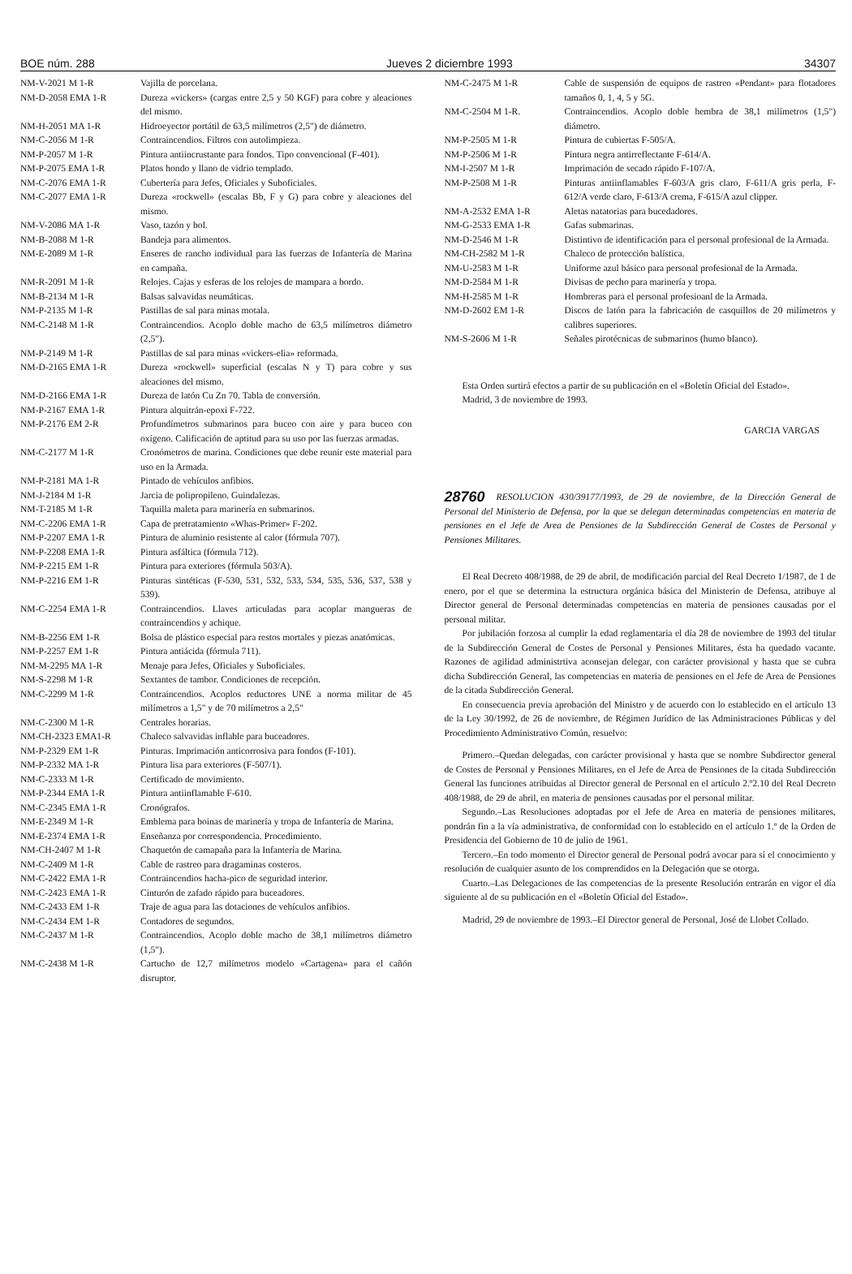BOE núm. 288 Jueves 2 diciembre 1993 34307
| NM-V-2021 M 1-R | Vajilla de porcelana. |
| NM-D-2058 EMA 1-R | Dureza «vickers» (cargas entre 2,5 y 50 KGF) para cobre y aleaciones del mismo. |
| NM-H-2051 MA 1-R | Hidroeyector portátil de 63,5 milímetros (2,5") de diámetro. |
| NM-C-2056 M 1-R | Contraincendios. Filtros con autolimpieza. |
| NM-P-2057 M 1-R | Pintura antiincrustante para fondos. Tipo convencional (F-401). |
| NM-P-2075 EMA 1-R | Platos hondo y llano de vidrio templado. |
| NM-C-2076 EMA 1-R | Cubertería para Jefes, Oficiales y Suboficiales. |
| NM-C-2077 EMA 1-R | Dureza «rockwell» (escalas Bb, F y G) para cobre y aleaciones del mismo. |
| NM-V-2086 MA 1-R | Vaso, tazón y bol. |
| NM-B-2088 M 1-R | Bandeja para alimentos. |
| NM-E-2089 M 1-R | Enseres de rancho individual para las fuerzas de Infantería de Marina en campaña. |
| NM-R-2091 M 1-R | Relojes. Cajas y esferas de los relojes de mampara a bordo. |
| NM-B-2134 M 1-R | Balsas salvavidas neumáticas. |
| NM-P-2135 M 1-R | Pastillas de sal para minas motala. |
| NM-C-2148 M 1-R | Contraincendios. Acoplo doble macho de 63,5 milímetros diámetro (2,5"). |
| NM-P-2149 M 1-R | Pastillas de sal para minas «vickers-elia» reformada. |
| NM-D-2165 EMA 1-R | Dureza «rockwell» superficial (escalas N y T) para cobre y sus aleaciones del mismo. |
| NM-D-2166 EMA 1-R | Dureza de latón Cu Zn 70. Tabla de conversión. |
| NM-P-2167 EMA 1-R | Pintura alquitrán-epoxi F-722. |
| NM-P-2176 EM 2-R | Profundímetros submarinos para buceo con aire y para buceo con oxígeno. Calificación de aptitud para su uso por las fuerzas armadas. |
| NM-C-2177 M 1-R | Cronómetros de marina. Condiciones que debe reunir este material para uso en la Armada. |
| NM-P-2181 MA 1-R | Pintado de vehículos anfibios. |
| NM-J-2184 M 1-R | Jarcia de polipropileno. Guindalezas. |
| NM-T-2185 M 1-R | Taquilla maleta para marinería en submarinos. |
| NM-C-2206 EMA 1-R | Capa de pretratamiento «Whas-Primer» F-202. |
| NM-P-2207 EMA 1-R | Pintura de aluminio resistente al calor (fórmula 707). |
| NM-P-2208 EMA 1-R | Pintura asfáltica (fórmula 712). |
| NM-P-2215 EM 1-R | Pintura para exteriores (fórmula 503/A). |
| NM-P-2216 EM 1-R | Pinturas sintéticas (F-530, 531, 532, 533, 534, 535, 536, 537, 538 y 539). |
| NM-C-2254 EMA 1-R | Contraincendios. Llaves articuladas para acoplar mangueras de contraincendios y achique. |
| NM-B-2256 EM 1-R | Bolsa de plástico especial para restos mortales y piezas anatómicas. |
| NM-P-2257 EM 1-R | Pintura antiácida (fórmula 711). |
| NM-M-2295 MA 1-R | Menaje para Jefes, Oficiales y Suboficiales. |
| NM-S-2298 M 1-R | Sextantes de tambor. Condiciones de recepción. |
| NM-C-2299 M 1-R | Contraincendios. Acoplos reductores UNE a norma militar de 45 milímetros a 1,5" y de 70 milímetros a 2,5" |
| NM-C-2300 M 1-R | Centrales horarias. |
| NM-CH-2323 EMA1-R | Chaleco salvavidas inflable para buceadores. |
| NM-P-2329 EM 1-R | Pinturas. Imprimación anticorrosiva para fondos (F-101). |
| NM-P-2332 MA 1-R | Pintura lisa para exteriores (F-507/1). |
| NM-C-2333 M 1-R | Certificado de movimiento. |
| NM-P-2344 EMA 1-R | Pintura antiinflamable F-610. |
| NM-C-2345 EMA 1-R | Cronógrafos. |
| NM-E-2349 M 1-R | Emblema para boinas de marinería y tropa de Infantería de Marina. |
| NM-E-2374 EMA 1-R | Enseñanza por correspondencia. Procedimiento. |
| NM-CH-2407 M 1-R | Chaquetón de camapaña para la Infantería de Marina. |
| NM-C-2409 M 1-R | Cable de rastreo para dragaminas costeros. |
| NM-C-2422 EMA 1-R | Contraincendios hacha-pico de seguridad interior. |
| NM-C-2423 EMA 1-R | Cinturón de zafado rápido para buceadores. |
| NM-C-2433 EM 1-R | Traje de agua para las dotaciones de vehículos anfibios. |
| NM-C-2434 EM 1-R | Contadores de segundos. |
| NM-C-2437 M 1-R | Contraincendios. Acoplo doble macho de 38,1 milímetros diámetro (1,5"). |
| NM-C-2438 M 1-R | Cartucho de 12,7 milímetros modelo «Cartagena» para el cañón disruptor. |
| NM-C-2475 M 1-R | Cable de suspensión de equipos de rastreo «Pendant» para flotadores tamaños 0, 1, 4, 5 y 5G. |
| NM-C-2504 M 1-R. | Contraincendios. Acoplo doble hembra de 38,1 milímetros (1,5") diámetro. |
| NM-P-2505 M 1-R | Pintura de cubiertas F-505/A. |
| NM-P-2506 M 1-R | Pintura negra antirreflectante F-614/A. |
| NM-I-2507 M 1-R | Imprimación de secado rápido F-107/A. |
| NM-P-2508 M 1-R | Pinturas antiinflamables F-603/A gris claro, F-611/A gris perla, F-612/A verde claro, F-613/A crema, F-615/A azul clipper. |
| NM-A-2532 EMA 1-R | Aletas natatorias para bucedadores. |
| NM-G-2533 EMA 1-R | Gafas submarinas. |
| NM-D-2546 M 1-R | Distintivo de identificación para el personal profesional de la Armada. |
| NM-CH-2582 M 1-R | Chaleco de protección balística. |
| NM-U-2583 M 1-R | Uniforme azul básico para personal profesional de la Armada. |
| NM-D-2584 M 1-R | Divisas de pecho para marinería y tropa. |
| NM-H-2585 M 1-R | Hombreras para el personal profesioanl de la Armada. |
| NM-D-2602 EM 1-R | Discos de latón para la fabricación de casquillos de 20 milímetros y calibres superiores. |
| NM-S-2606 M 1-R | Señales pirotécnicas de submarinos (humo blanco). |
Esta Orden surtirá efectos a partir de su publicación en el «Boletín Oficial del Estado».
Madrid, 3 de noviembre de 1993.
GARCIA VARGAS
28760 RESOLUCION 430/39177/1993, de 29 de noviembre, de la Dirección General de Personal del Ministerio de Defensa, por la que se delegan determinadas competencias en materia de pensiones en el Jefe de Area de Pensiones de la Subdirección General de Costes de Personal y Pensiones Militares.
El Real Decreto 408/1988, de 29 de abril, de modificación parcial del Real Decreto 1/1987, de 1 de enero, por el que se determina la estructura orgánica básica del Ministerio de Defensa, atribuye al Director general de Personal determinadas competencias en materia de pensiones causadas por el personal militar.
Por jubilación forzosa al cumplir la edad reglamentaria el día 28 de noviembre de 1993 del titular de la Subdirección General de Costes de Personal y Pensiones Militares, ésta ha quedado vacante. Razones de agilidad administrtiva aconsejan delegar, con carácter provisional y hasta que se cubra dicha Subdirección General, las competencias en materia de pensiones en el Jefe de Area de Pensiones de la citada Subdirección General.
En consecuencia previa aprobación del Ministro y de acuerdo con lo establecido en el artículo 13 de la Ley 30/1992, de 26 de noviembre, de Régimen Jurídico de las Administraciones Públicas y del Procedimiento Administrativo Común, resuelvo:
Primero.–Quedan delegadas, con carácter provisional y hasta que se nombre Subdirector general de Costes de Personal y Pensiones Militares, en el Jefe de Area de Pensiones de la citada Subdirección General las funciones atribuidas al Director general de Personal en el artículo 2.º2.10 del Real Decreto 408/1988, de 29 de abril, en materia de pensiones causadas por el personal militar.
Segundo.–Las Resoluciones adoptadas por el Jefe de Area en materia de pensiones militares, pondrán fin a la vía administrativa, de conformidad con lo establecido en el artículo 1.º de la Orden de Presidencia del Gobierno de 10 de julio de 1961.
Tercero.–En todo momento el Director general de Personal podrá avocar para sí el conocimiento y resolución de cualquier asunto de los comprendidos en la Delegación que se otorga.
Cuarto.–Las Delegaciones de las competencias de la presente Resolución entrarán en vigor el día siguiente al de su publicación en el «Boletín Oficial del Estado».
Madrid, 29 de noviembre de 1993.–El Director general de Personal, José de Llobet Collado.